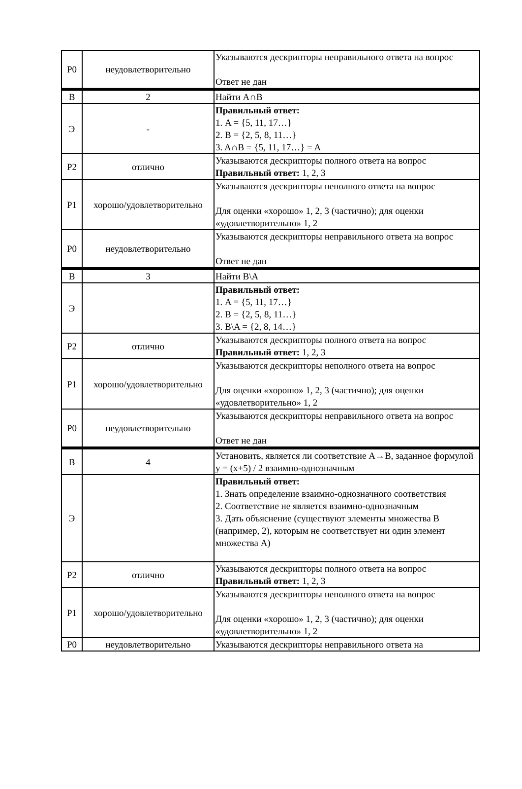| Р0 | неудовлетворительно | Указываются дескрипторы неправильного ответа на вопрос Ответ не дан |
| В | 2 | Найти A∩B |
| Э | - | Правильный ответ: 1. A = {5, 11, 17…} 2. B = {2, 5, 8, 11…} 3. A∩B = {5, 11, 17…} = A |
| Р2 | отлично | Указываются дескрипторы полного ответа на вопрос Правильный ответ: 1, 2, 3 |
| Р1 | хорошо/удовлетворительно | Указываются дескрипторы неполного ответа на вопрос Для оценки «хорошо» 1, 2, 3 (частично); для оценки «удовлетворительно» 1, 2 |
| Р0 | неудовлетворительно | Указываются дескрипторы неправильного ответа на вопрос Ответ не дан |
| В | 3 | Найти B\A |
| Э | | Правильный ответ: 1. A = {5, 11, 17…} 2. B = {2, 5, 8, 11…} 3. B\A = {2, 8, 14…} |
| Р2 | отлично | Указываются дескрипторы полного ответа на вопрос Правильный ответ: 1, 2, 3 |
| Р1 | хорошо/удовлетворительно | Указываются дескрипторы неполного ответа на вопрос Для оценки «хорошо» 1, 2, 3 (частично); для оценки «удовлетворительно» 1, 2 |
| Р0 | неудовлетворительно | Указываются дескрипторы неправильного ответа на вопрос Ответ не дан |
| В | 4 | Установить, является ли соответствие A→B, заданное формулой y = (x+5) / 2 взаимно-однозначным |
| Э | | Правильный ответ: 1. Знать определение взаимно-однозначного соответствия 2. Соответствие не является взаимно-однозначным 3. Дать объяснение (существуют элементы множества B (например, 2), которым не соответствует ни один элемент множества A) |
| Р2 | отлично | Указываются дескрипторы полного ответа на вопрос Правильный ответ: 1, 2, 3 |
| Р1 | хорошо/удовлетворительно | Указываются дескрипторы неполного ответа на вопрос Для оценки «хорошо» 1, 2, 3 (частично); для оценки «удовлетворительно» 1, 2 |
| Р0 | неудовлетворительно | Указываются дескрипторы неправильного ответа на |